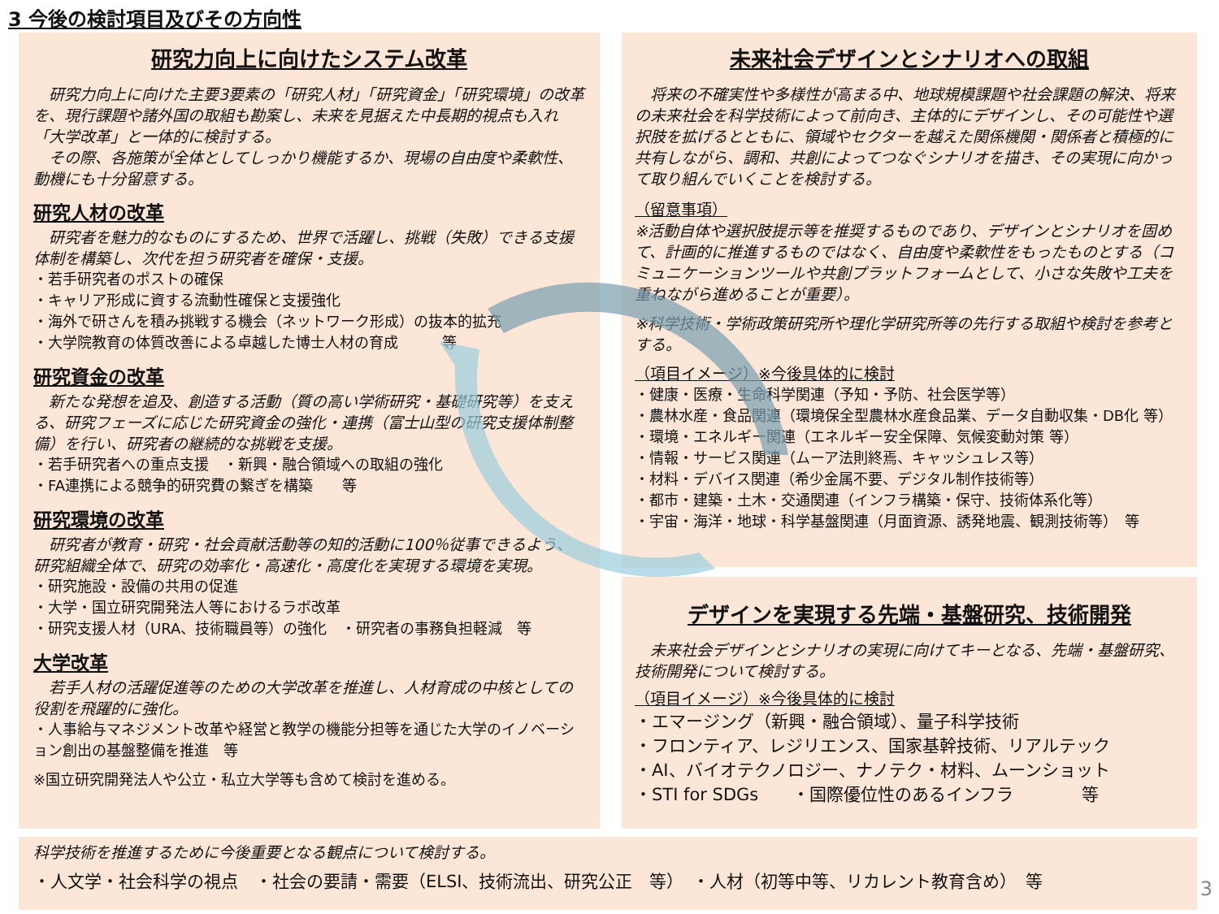3 今後の検討項目及びその方向性
研究力向上に向けたシステム改革
　研究力向上に向けた主要3要素の「研究人材」「研究資金」「研究環境」の改革を、現行課題や諸外国の取組も勘案し、未来を見据えた中長期的視点も入れ「大学改革」と一体的に検討する。
　その際、各施策が全体としてしっかり機能するか、現場の自由度や柔軟性、動機にも十分留意する。
研究人材の改革
　研究者を魅力的なものにするため、世界で活躍し、挑戦（失敗）できる支援体制を構築し、次代を担う研究者を確保・支援。
・若手研究者のポストの確保
・キャリア形成に資する流動性確保と支援強化
・海外で研さんを積み挑戦する機会（ネットワーク形成）の抜本的拡充
・大学院教育の体質改善による卓越した博士人材の育成　　　等
研究資金の改革
　新たな発想を追及、創造する活動（質の高い学術研究・基礎研究等）を支える、研究フェーズに応じた研究資金の強化・連携（富士山型の研究支援体制整備）を行い、研究者の継続的な挑戦を支援。
・若手研究者への重点支援　・新興・融合領域への取組の強化
・FA連携による競争的研究費の繋ぎを構築　　等
研究環境の改革
　研究者が教育・研究・社会貢献活動等の知的活動に100％従事できるよう、研究組織全体で、研究の効率化・高速化・高度化を実現する環境を実現。
・研究施設・設備の共用の促進
・大学・国立研究開発法人等におけるラボ改革
・研究支援人材（URA、技術職員等）の強化　・研究者の事務負担軽減　等
大学改革
　若手人材の活躍促進等のための大学改革を推進し、人材育成の中核としての役割を飛躍的に強化。
・人事給与マネジメント改革や経営と教学の機能分担等を通じた大学のイノベーション創出の基盤整備を推進　等
※国立研究開発法人や公立・私立大学等も含めて検討を進める。
未来社会デザインとシナリオへの取組
　将来の不確実性や多様性が高まる中、地球規模課題や社会課題の解決、将来の未来社会を科学技術によって前向き、主体的にデザインし、その可能性や選択肢を拡げるとともに、領域やセクターを越えた関係機関・関係者と積極的に共有しながら、調和、共創によってつなぐシナリオを描き、その実現に向かって取り組んでいくことを検討する。
（留意事項）
※活動自体や選択肢提示等を推奨するものであり、デザインとシナリオを固めて、計画的に推進するものではなく、自由度や柔軟性をもったものとする（コミュニケーションツールや共創プラットフォームとして、小さな失敗や工夫を重ねながら進めることが重要）。
※科学技術・学術政策研究所や理化学研究所等の先行する取組や検討を参考とする。
（項目イメージ）※今後具体的に検討
・健康・医療・生命科学関連（予知・予防、社会医学等）
・農林水産・食品関連（環境保全型農林水産食品業、データ自動収集・DB化 等）
・環境・エネルギー関連（エネルギー安全保障、気候変動対策 等）
・情報・サービス関連（ムーア法則終焉、キャッシュレス等）
・材料・デバイス関連（希少金属不要、デジタル制作技術等）
・都市・建築・土木・交通関連（インフラ構築・保守、技術体系化等）
・宇宙・海洋・地球・科学基盤関連（月面資源、誘発地震、観測技術等）　等
デザインを実現する先端・基盤研究、技術開発
　未来社会デザインとシナリオの実現に向けてキーとなる、先端・基盤研究、技術開発について検討する。
（項目イメージ）※今後具体的に検討
・エマージング（新興・融合領域）、量子科学技術
・フロンティア、レジリエンス、国家基幹技術、リアルテック
・AI、バイオテクノロジー、ナノテク・材料、ムーンショット
・STI for SDGs　　・国際優位性のあるインフラ　　　　等
科学技術を推進するために今後重要となる観点について検討する。
・人文学・社会科学の視点　・社会の要請・需要（ELSI、技術流出、研究公正　等）　・人材（初等中等、リカレント教育含め）　等
3